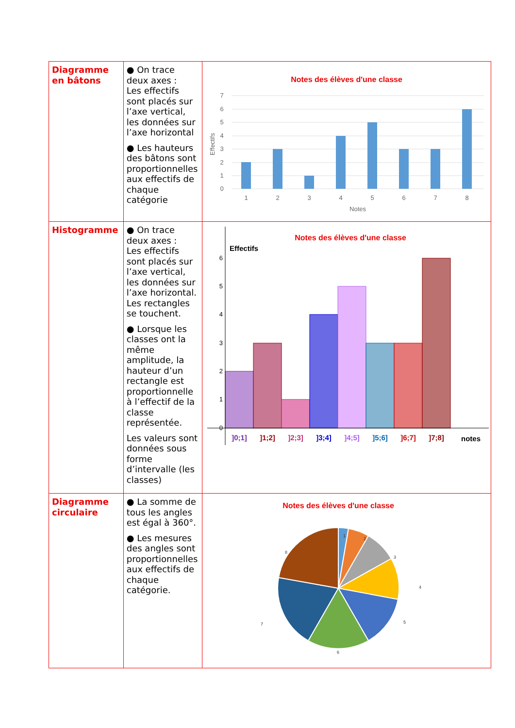| Diagramme en bâtons | ● On trace deux axes : Les effectifs sont placés sur l’axe vertical, les données sur l’axe horizontal ● Les hauteurs des bâtons sont proportionnelles aux effectifs de chaque catégorie | Notes des élèves d'une classe 1 2 3 4 5 6 7 8 Notes 0 1 2 3 4 5 6 7 Effectifs |
| Histogramme | ● On trace deux axes : Les effectifs sont placés sur l’axe vertical, les données sur l’axe horizontal. Les rectangles se touchent. ● Lorsque les classes ont la même amplitude, la hauteur d’un rectangle est proportionnelle à l’effectif de la classe représentée. Les valeurs sont données sous forme d’intervalle (les classes) | Notes des élèves d'une classe Effectifs 0 1 2 3 4 5 6 ]0;1] ]1;2] ]2;3] ]3;4] ]4;5] ]5;6] ]6;7] ]7;8] notes |
| Diagramme circulaire | ● La somme de tous les angles est égal à 360°. ● Les mesures des angles sont proportionnelles aux effectifs de chaque catégorie. | Notes des élèves d'une classe 1 2 3 4 5 6 7 8 |